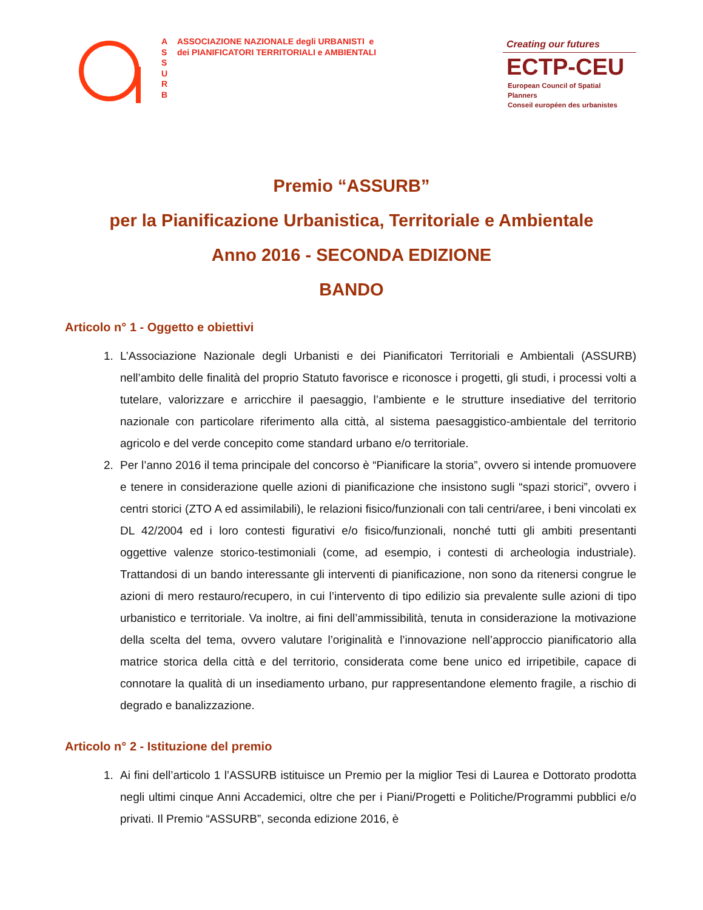A
S
S
U
R
B
ASSOCIAZIONE NAZIONALE degli URBANISTI e
dei PIANIFICATORI TERRITORIALI e AMBIENTALI
Creating our futures
ECTP-CEU
European Council of Spatial Planners
Conseil européen des urbanistes
Premio “ASSURB”
per la Pianificazione Urbanistica, Territoriale e Ambientale
Anno 2016 - SECONDA EDIZIONE
BANDO
Articolo n° 1 - Oggetto e obiettivi
1. L’Associazione Nazionale degli Urbanisti e dei Pianificatori Territoriali e Ambientali (ASSURB) nell’ambito delle finalità del proprio Statuto favorisce e riconosce i progetti, gli studi, i processi volti a tutelare, valorizzare e arricchire il paesaggio, l’ambiente e le strutture insediative del territorio nazionale con particolare riferimento alla città, al sistema paesaggistico-ambientale del territorio agricolo e del verde concepito come standard urbano e/o territoriale.
2. Per l’anno 2016 il tema principale del concorso è “Pianificare la storia”, ovvero si intende promuovere e tenere in considerazione quelle azioni di pianificazione che insistono sugli “spazi storici”, ovvero i centri storici (ZTO A ed assimilabili), le relazioni fisico/funzionali con tali centri/aree, i beni vincolati ex DL 42/2004 ed i loro contesti figurativi e/o fisico/funzionali, nonché tutti gli ambiti presentanti oggettive valenze storico-testimoniali (come, ad esempio, i contesti di archeologia industriale). Trattandosi di un bando interessante gli interventi di pianificazione, non sono da ritenersi congrue le azioni di mero restauro/recupero, in cui l’intervento di tipo edilizio sia prevalente sulle azioni di tipo urbanistico e territoriale. Va inoltre, ai fini dell’ammissibilità, tenuta in considerazione la motivazione della scelta del tema, ovvero valutare l’originalità e l’innovazione nell’approccio pianificatorio alla matrice storica della città e del territorio, considerata come bene unico ed irripetibile, capace di connotare la qualità di un insediamento urbano, pur rappresentandone elemento fragile, a rischio di degrado e banalizzazione.
Articolo n° 2 - Istituzione del premio
1. Ai fini dell’articolo 1 l’ASSURB istituisce un Premio per la miglior Tesi di Laurea e Dottorato prodotta negli ultimi cinque Anni Accademici, oltre che per i Piani/Progetti e Politiche/Programmi pubblici e/o privati. Il Premio “ASSURB”, seconda edizione 2016, è